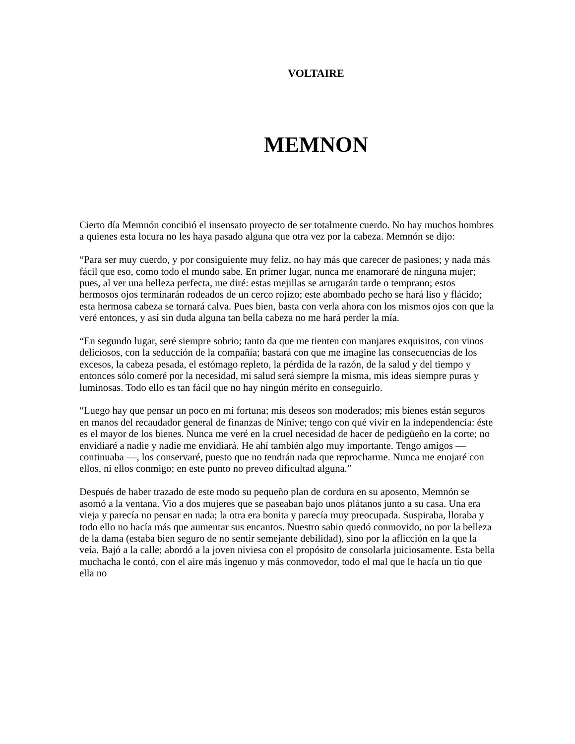VOLTAIRE
MEMNON
Cierto día Memnón concibió el insensato proyecto de ser totalmente cuerdo. No hay muchos hombres a quienes esta locura no les haya pasado alguna que otra vez por la cabeza. Memnón se dijo:
“Para ser muy cuerdo, y por consiguiente muy feliz, no hay más que carecer de pasiones; y nada más fácil que eso, como todo el mundo sabe. En primer lugar, nunca me enamoraré de ninguna mujer; pues, al ver una belleza perfecta, me diré: estas mejillas se arrugarán tarde o temprano; estos hermosos ojos terminarán rodeados de un cerco rojizo; este abombado pecho se hará liso y flácido; esta hermosa cabeza se tornará calva. Pues bien, basta con verla ahora con los mismos ojos con que la veré entonces, y así sin duda alguna tan bella cabeza no me hará perder la mía.
“En segundo lugar, seré siempre sobrio; tanto da que me tienten con manjares exquisitos, con vinos deliciosos, con la seducción de la compañía; bastará con que me imagine las consecuencias de los excesos, la cabeza pesada, el estómago repleto, la pérdida de la razón, de la salud y del tiempo y entonces sólo comeré por la necesidad, mi salud será siempre la misma, mis ideas siempre puras y luminosas. Todo ello es tan fácil que no hay ningún mérito en conseguirlo.
“Luego hay que pensar un poco en mi fortuna; mis deseos son moderados; mis bienes están seguros en manos del recaudador general de finanzas de Nínive; tengo con qué vivir en la independencia: éste es el mayor de los bienes. Nunca me veré en la cruel necesidad de hacer de pedigüeño en la corte; no envidiaré a nadie y nadie me envidiará. He ahí también algo muy importante. Tengo amigos —continuaba —, los conservaré, puesto que no tendrán nada que reprocharme. Nunca me enojaré con ellos, ni ellos conmigo; en este punto no preveo dificultad alguna.”
Después de haber trazado de este modo su pequeño plan de cordura en su aposento, Memnón se asomó a la ventana. Vio a dos mujeres que se paseaban bajo unos plátanos junto a su casa. Una era vieja y parecía no pensar en nada; la otra era bonita y parecía muy preocupada. Suspiraba, lloraba y todo ello no hacía más que aumentar sus encantos. Nuestro sabio quedó conmovido, no por la belleza de la dama (estaba bien seguro de no sentir semejante debilidad), sino por la aflicción en la que la veía. Bajó a la calle; abordó a la joven niviesa con el propósito de consolarla juiciosamente. Esta bella muchacha le contó, con el aire más ingenuo y más conmovedor, todo el mal que le hacía un tío que ella no